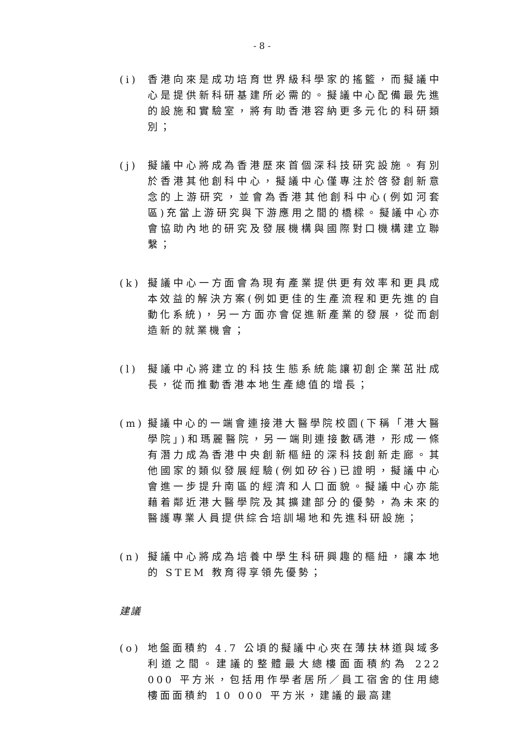- 8 -
(i) 香港向來是成功培育世界級科學家的搖籃，而擬議中心是提供新科研基建所必需的。擬議中心配備最先進的設施和實驗室，將有助香港容納更多元化的科研類別；
(j) 擬議中心將成為香港歷來首個深科技研究設施。有別於香港其他創科中心，擬議中心僅專注於啓發創新意念的上游研究，並會為香港其他創科中心(例如河套區)充當上游研究與下游應用之間的橋樑。擬議中心亦會協助內地的研究及發展機構與國際對口機構建立聯繫；
(k) 擬議中心一方面會為現有產業提供更有效率和更具成本效益的解決方案(例如更佳的生產流程和更先進的自動化系統)，另一方面亦會促進新產業的發展，從而創造新的就業機會；
(l) 擬議中心將建立的科技生態系統能讓初創企業茁壯成長，從而推動香港本地生產總值的增長；
(m) 擬議中心的一端會連接港大醫學院校園(下稱「港大醫學院」)和瑪麗醫院，另一端則連接數碼港，形成一條有潛力成為香港中央創新樞紐的深科技創新走廊。其他國家的類似發展經驗(例如矽谷)已證明，擬議中心會進一步提升南區的經濟和人口面貌。擬議中心亦能藉着鄰近港大醫學院及其擴建部分的優勢，為未來的醫護專業人員提供綜合培訓場地和先進科研設施；
(n) 擬議中心將成為培養中學生科研興趣的樞紐，讓本地的 STEM 教育得享領先優勢；
建議
(o) 地盤面積約 4.7 公頃的擬議中心夾在薄扶林道與域多利道之間。建議的整體最大總樓面面積約為 222 000 平方米，包括用作學者居所／員工宿舍的住用總樓面面積約 10 000 平方米，建議的最高建